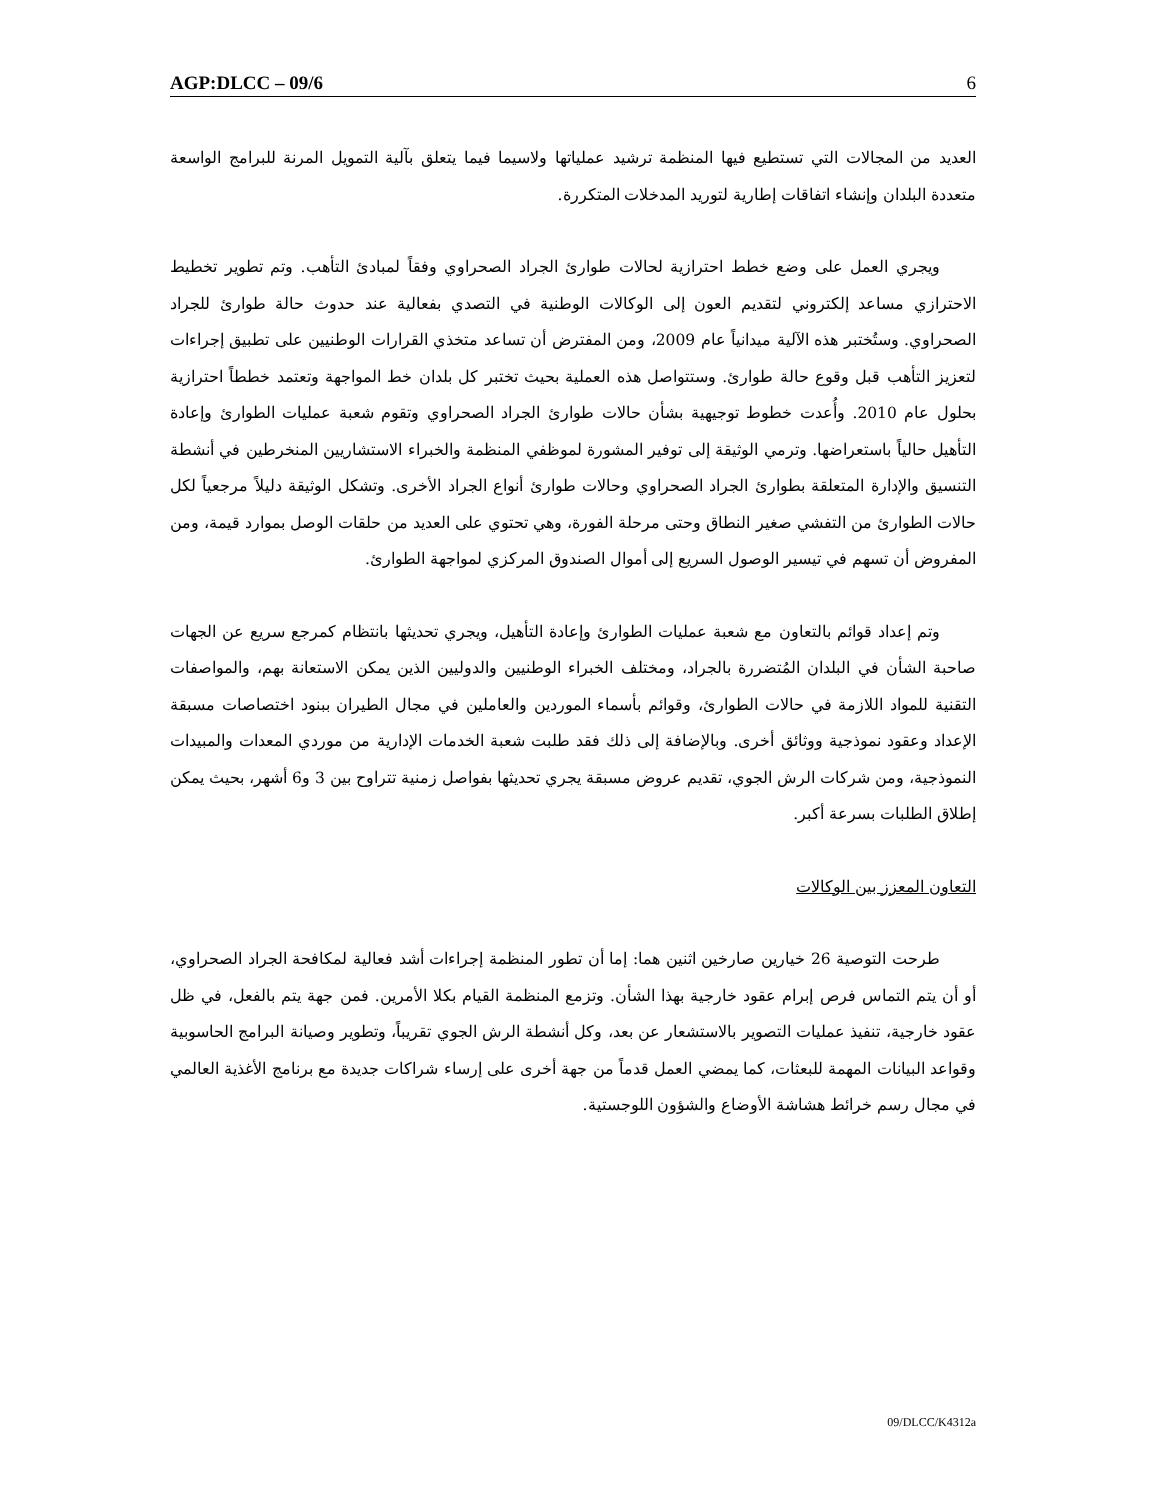AGP:DLCC – 09/6 6
العديد من المجالات التي تستطيع فيها المنظمة ترشيد عملياتها ولاسيما فيما يتعلق بآلية التمويل المرنة للبرامج الواسعة متعددة البلدان وإنشاء اتفاقات إطارية لتوريد المدخلات المتكررة.
ويجري العمل على وضع خطط احترازية لحالات طوارئ الجراد الصحراوي وفقاً لمبادئ التأهب. وتم تطوير تخطيط الاحترازي مساعد إلكتروني لتقديم العون إلى الوكالات الوطنية في التصدي بفعالية عند حدوث حالة طوارئ للجراد الصحراوي. وستُختبر هذه الآلية ميدانياً عام 2009، ومن المفترض أن تساعد متخذي القرارات الوطنيين على تطبيق إجراءات لتعزيز التأهب قبل وقوع حالة طوارئ. وستتواصل هذه العملية بحيث تختبر كل بلدان خط المواجهة وتعتمد خططاً احترازية بحلول عام 2010. وأُعدت خطوط توجيهية بشأن حالات طوارئ الجراد الصحراوي وتقوم شعبة عمليات الطوارئ وإعادة التأهيل حالياً باستعراضها. وترمي الوثيقة إلى توفير المشورة لموظفي المنظمة والخبراء الاستشاريين المنخرطين في أنشطة التنسيق والإدارة المتعلقة بطوارئ الجراد الصحراوي وحالات طوارئ أنواع الجراد الأخرى. وتشكل الوثيقة دليلاً مرجعياً لكل حالات الطوارئ من التفشي صغير النطاق وحتى مرحلة الفورة، وهي تحتوي على العديد من حلقات الوصل بموارد قيمة، ومن المفروض أن تسهم في تيسير الوصول السريع إلى أموال الصندوق المركزي لمواجهة الطوارئ.
وتم إعداد قوائم بالتعاون مع شعبة عمليات الطوارئ وإعادة التأهيل، ويجري تحديثها بانتظام كمرجع سريع عن الجهات صاحبة الشأن في البلدان المُتضررة بالجراد، ومختلف الخبراء الوطنيين والدوليين الذين يمكن الاستعانة بهم، والمواصفات التقنية للمواد اللازمة في حالات الطوارئ، وقوائم بأسماء الموردين والعاملين في مجال الطيران ببنود اختصاصات مسبقة الإعداد وعقود نموذجية ووثائق أخرى. وبالإضافة إلى ذلك فقد طلبت شعبة الخدمات الإدارية من موردي المعدات والمبيدات النموذجية، ومن شركات الرش الجوي، تقديم عروض مسبقة يجري تحديثها بفواصل زمنية تتراوح بين 3 و6 أشهر، بحيث يمكن إطلاق الطلبات بسرعة أكبر.
التعاون المعزز بين الوكالات
طرحت التوصية 26 خيارين صارخين اثنين هما: إما أن تطور المنظمة إجراءات أشد فعالية لمكافحة الجراد الصحراوي، أو أن يتم التماس فرص إبرام عقود خارجية بهذا الشأن. وتزمع المنظمة القيام بكلا الأمرين. فمن جهة يتم بالفعل، في ظل عقود خارجية، تنفيذ عمليات التصوير بالاستشعار عن بعد، وكل أنشطة الرش الجوي تقريباً، وتطوير وصيانة البرامج الحاسوبية وقواعد البيانات المهمة للبعثات، كما يمضي العمل قدماً من جهة أخرى على إرساء شراكات جديدة مع برنامج الأغذية العالمي في مجال رسم خرائط هشاشة الأوضاع والشؤون اللوجستية.
09/DLCC/K4312a